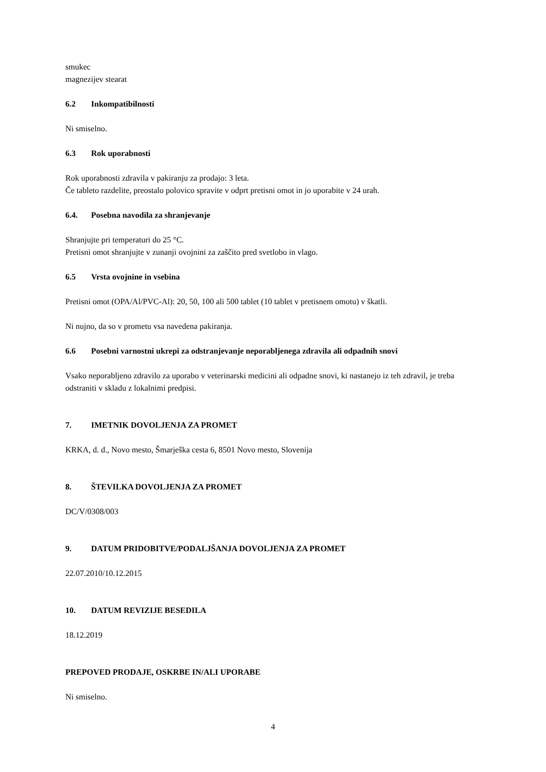smukec
magnezijev stearat
6.2 Inkompatibilnosti
Ni smiselno.
6.3 Rok uporabnosti
Rok uporabnosti zdravila v pakiranju za prodajo: 3 leta.
Če tableto razdelite, preostalo polovico spravite v odprt pretisni omot in jo uporabite v 24 urah.
6.4. Posebna navodila za shranjevanje
Shranjujte pri temperaturi do 25 °C.
Pretisni omot shranjujte v zunanji ovojnini za zaščito pred svetlobo in vlago.
6.5 Vrsta ovojnine in vsebina
Pretisni omot (OPA/Al/PVC-Al): 20, 50, 100 ali 500 tablet (10 tablet v pretisnem omotu) v škatli.
Ni nujno, da so v prometu vsa navedena pakiranja.
6.6 Posebni varnostni ukrepi za odstranjevanje neporabljenega zdravila ali odpadnih snovi
Vsako neporabljeno zdravilo za uporabo v veterinarski medicini ali odpadne snovi, ki nastanejo iz teh zdravil, je treba odstraniti v skladu z lokalnimi predpisi.
7. IMETNIK DOVOLJENJA ZA PROMET
KRKA, d. d., Novo mesto, Šmarješka cesta 6, 8501 Novo mesto, Slovenija
8. ŠTEVILKA DOVOLJENJA ZA PROMET
DC/V/0308/003
9. DATUM PRIDOBITVE/PODALJŠANJA DOVOLJENJA ZA PROMET
22.07.2010/10.12.2015
10. DATUM REVIZIJE BESEDILA
18.12.2019
PREPOVED PRODAJE, OSKRBE IN/ALI UPORABE
Ni smiselno.
4